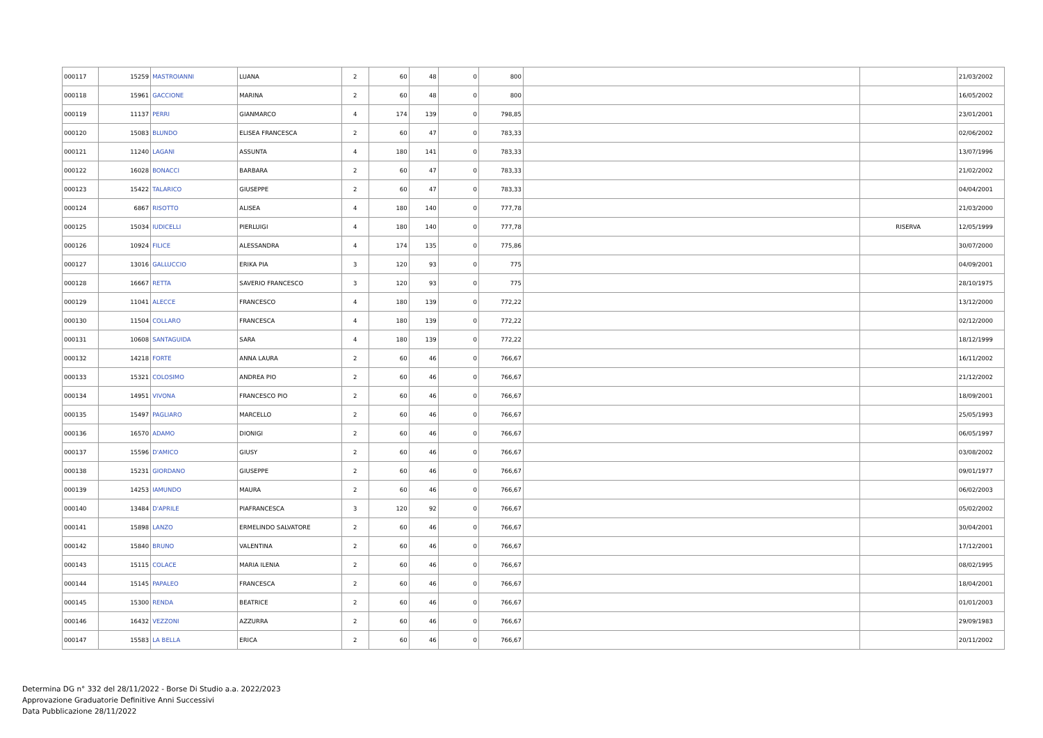| 000117 | 15259 | MASTROIANNI | LUANA | 2 | 60 | 48 | 0 | 800 | | | 21/03/2002 |
| 000118 | 15961 | GACCIONE | MARINA | 2 | 60 | 48 | 0 | 800 | | | 16/05/2002 |
| 000119 | 11137 | PERRI | GIANMARCO | 4 | 174 | 139 | 0 | 798,85 | | | 23/01/2001 |
| 000120 | 15083 | BLUNDO | ELISEA FRANCESCA | 2 | 60 | 47 | 0 | 783,33 | | | 02/06/2002 |
| 000121 | 11240 | LAGANI | ASSUNTA | 4 | 180 | 141 | 0 | 783,33 | | | 13/07/1996 |
| 000122 | 16028 | BONACCI | BARBARA | 2 | 60 | 47 | 0 | 783,33 | | | 21/02/2002 |
| 000123 | 15422 | TALARICO | GIUSEPPE | 2 | 60 | 47 | 0 | 783,33 | | | 04/04/2001 |
| 000124 | 6867 | RISOTTO | ALISEA | 4 | 180 | 140 | 0 | 777,78 | | | 21/03/2000 |
| 000125 | 15034 | IUDICELLI | PIERLUIGI | 4 | 180 | 140 | 0 | 777,78 | | RISERVA | 12/05/1999 |
| 000126 | 10924 | FILICE | ALESSANDRA | 4 | 174 | 135 | 0 | 775,86 | | | 30/07/2000 |
| 000127 | 13016 | GALLUCCIO | ERIKA PIA | 3 | 120 | 93 | 0 | 775 | | | 04/09/2001 |
| 000128 | 16667 | RETTA | SAVERIO FRANCESCO | 3 | 120 | 93 | 0 | 775 | | | 28/10/1975 |
| 000129 | 11041 | ALECCE | FRANCESCO | 4 | 180 | 139 | 0 | 772,22 | | | 13/12/2000 |
| 000130 | 11504 | COLLARO | FRANCESCA | 4 | 180 | 139 | 0 | 772,22 | | | 02/12/2000 |
| 000131 | 10608 | SANTAGUIDA | SARA | 4 | 180 | 139 | 0 | 772,22 | | | 18/12/1999 |
| 000132 | 14218 | FORTE | ANNA LAURA | 2 | 60 | 46 | 0 | 766,67 | | | 16/11/2002 |
| 000133 | 15321 | COLOSIMO | ANDREA PIO | 2 | 60 | 46 | 0 | 766,67 | | | 21/12/2002 |
| 000134 | 14951 | VIVONA | FRANCESCO PIO | 2 | 60 | 46 | 0 | 766,67 | | | 18/09/2001 |
| 000135 | 15497 | PAGLIARO | MARCELLO | 2 | 60 | 46 | 0 | 766,67 | | | 25/05/1993 |
| 000136 | 16570 | ADAMO | DIONIGI | 2 | 60 | 46 | 0 | 766,67 | | | 06/05/1997 |
| 000137 | 15596 | D'AMICO | GIUSY | 2 | 60 | 46 | 0 | 766,67 | | | 03/08/2002 |
| 000138 | 15231 | GIORDANO | GIUSEPPE | 2 | 60 | 46 | 0 | 766,67 | | | 09/01/1977 |
| 000139 | 14253 | IAMUNDO | MAURA | 2 | 60 | 46 | 0 | 766,67 | | | 06/02/2003 |
| 000140 | 13484 | D'APRILE | PIAFRANCESCA | 3 | 120 | 92 | 0 | 766,67 | | | 05/02/2002 |
| 000141 | 15898 | LANZO | ERMELINDO SALVATORE | 2 | 60 | 46 | 0 | 766,67 | | | 30/04/2001 |
| 000142 | 15840 | BRUNO | VALENTINA | 2 | 60 | 46 | 0 | 766,67 | | | 17/12/2001 |
| 000143 | 15115 | COLACE | MARIA ILENIA | 2 | 60 | 46 | 0 | 766,67 | | | 08/02/1995 |
| 000144 | 15145 | PAPALEO | FRANCESCA | 2 | 60 | 46 | 0 | 766,67 | | | 18/04/2001 |
| 000145 | 15300 | RENDA | BEATRICE | 2 | 60 | 46 | 0 | 766,67 | | | 01/01/2003 |
| 000146 | 16432 | VEZZONI | AZZURRA | 2 | 60 | 46 | 0 | 766,67 | | | 29/09/1983 |
| 000147 | 15583 | LA BELLA | ERICA | 2 | 60 | 46 | 0 | 766,67 | | | 20/11/2002 |
Determina DG n° 332 del 28/11/2022 - Borse Di Studio a.a. 2022/2023
Approvazione Graduatorie Definitive Anni Successivi
Data Pubblicazione 28/11/2022